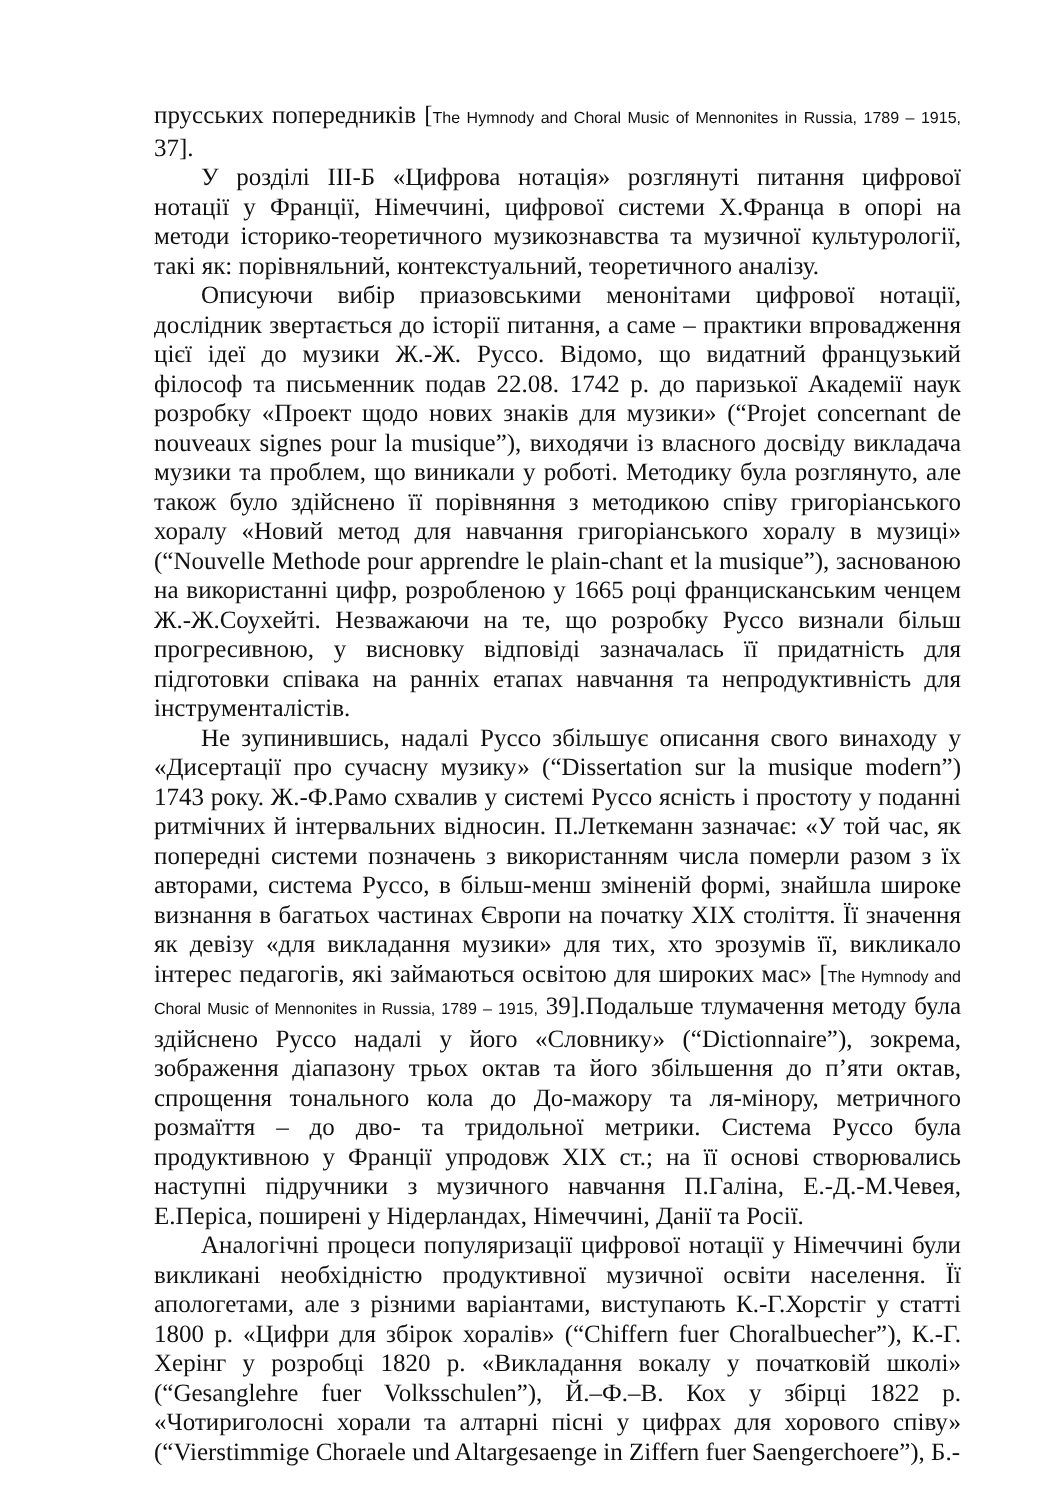прусських попередників [The Hymnody and Choral Music of Mennonites in Russia, 1789 – 1915, 37].
У розділі ІІІ-Б «Цифрова нотація» розглянуті питання цифрової нотації у Франції, Німеччині, цифрової системи Х.Франца в опорі на методи історико-теоретичного музикознавства та музичної культурології, такі як: порівняльний, контекстуальний, теоретичного аналізу.
Описуючи вибір приазовськими менонітами цифрової нотації, дослідник звертається до історії питання, а саме – практики впровадження цієї ідеї до музики Ж.-Ж. Руссо. Відомо, що видатний французький філософ та письменник подав 22.08. 1742 р. до паризької Академії наук розробку «Проект щодо нових знаків для музики» (“Projet concernant de nouveaux signes pour la musique”), виходячи із власного досвіду викладача музики та проблем, що виникали у роботі. Методику була розглянуто, але також було здійснено її порівняння з методикою співу григоріанського хоралу «Новий метод для навчання григоріанського хоралу в музиці» (“Nouvelle Methode pour apprendre le plain-chant et la musique”), заснованою на використанні цифр, розробленою у 1665 році францисканським ченцем Ж.-Ж.Соухейті. Незважаючи на те, що розробку Руссо визнали більш прогресивною, у висновку відповіді зазначалась її придатність для підготовки співака на ранніх етапах навчання та непродуктивність для інструменталістів.
Не зупинившись, надалі Руссо збільшує описання свого винаходу у «Дисертації про сучасну музику» (“Dissertation sur la musique modern”) 1743 року. Ж.-Ф.Рамо схвалив у системі Руссо ясність і простоту у поданні ритмічних й інтервальних відносин. П.Леткеманн зазначає: «У той час, як попередні системи позначень з використанням числа померли разом з їх авторами, система Руссо, в більш-менш зміненій формі, знайшла широке визнання в багатьох частинах Європи на початку XIX століття. Її значення як девізу «для викладання музики» для тих, хто зрозумів її, викликало інтерес педагогів, які займаються освітою для широких мас» [The Hymnody and Choral Music of Mennonites in Russia, 1789 – 1915, 39].Подальше тлумачення методу була здійснено Руссо надалі у його «Словнику» (“Dictionnaire”), зокрема, зображення діапазону трьох октав та його збільшення до п’яти октав, спрощення тонального кола до До-мажору та ля-мінору, метричного розмаїття – до дво- та тридольної метрики. Система Руссо була продуктивною у Франції упродовж XIX ст.; на її основі створювались наступні підручники з музичного навчання П.Галіна, Е.-Д.-М.Чевея, Е.Періса, поширені у Нідерландах, Німеччині, Данії та Росії.
Аналогічні процеси популяризації цифрової нотації у Німеччині були викликані необхідністю продуктивної музичної освіти населення. Її апологетами, але з різними варіантами, виступають К.-Г.Хорстіг у статті 1800 р. «Цифри для збірок хоралів» (“Chiffern fuer Choralbuecher”), К.-Г. Херінг у розробці 1820 р. «Викладання вокалу у початковій школі» (“Gesanglehre fuer Volksschulen”), Й.–Ф.–В. Кох у збірці 1822 р. «Чотириголосні хорали та алтарні пісні у цифрах для хорового співу» (“Vierstimmige Choraele und Altargesaenge in Ziffern fuer Saengerchoere”), Б.-